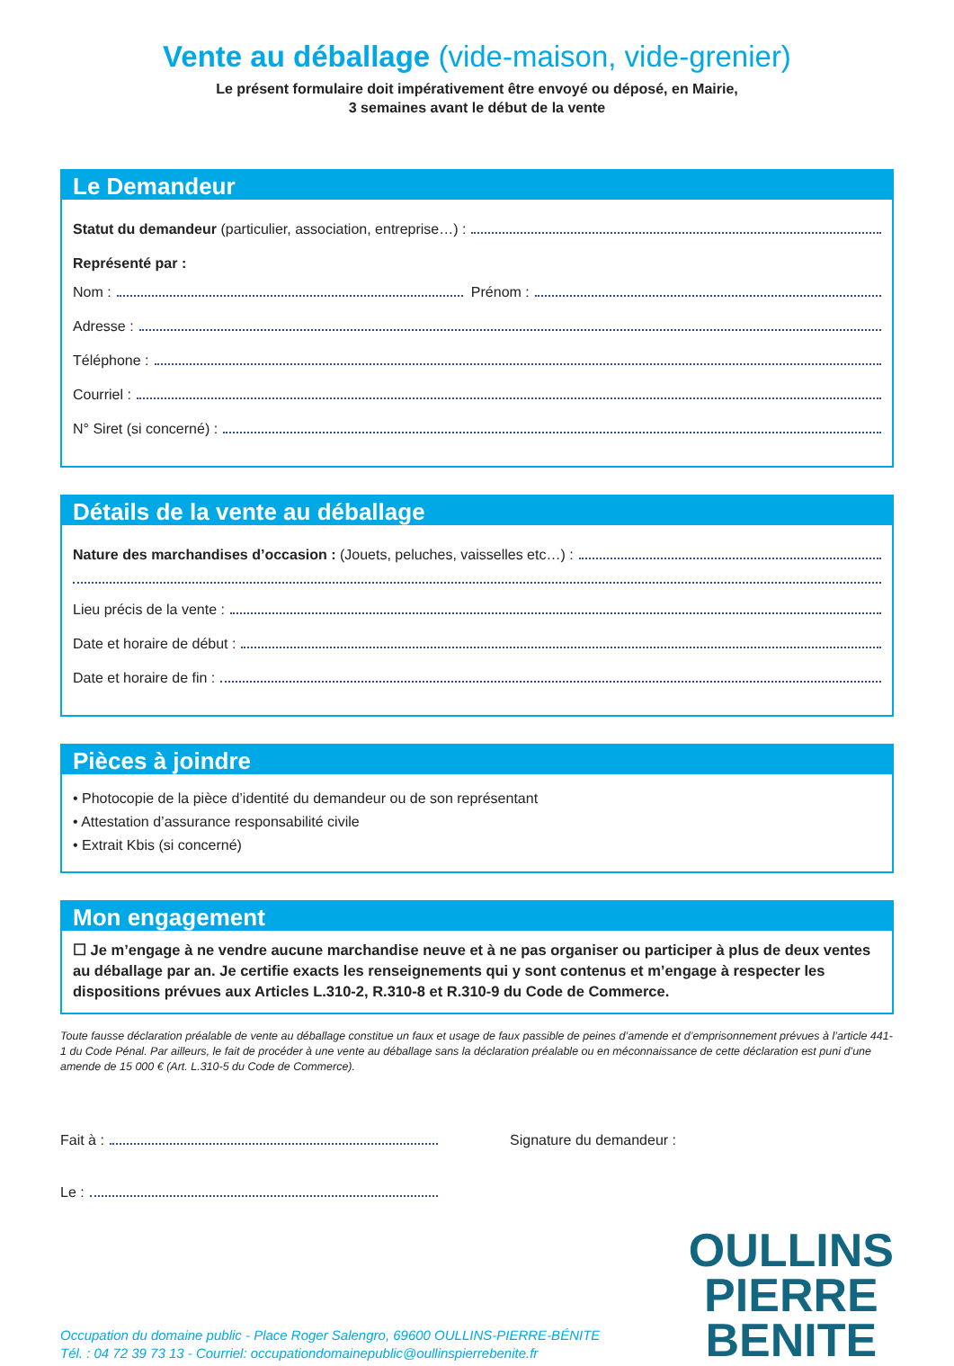Vente au déballage (vide-maison, vide-grenier)
Le présent formulaire doit impérativement être envoyé ou déposé, en Mairie,
3 semaines avant le début de la vente
Le Demandeur
Statut du demandeur (particulier, association, entreprise…) :
Représenté par :
Nom : Prénom :
Adresse :
Téléphone :
Courriel :
N° Siret (si concerné) :
Détails de la vente au déballage
Nature des marchandises d’occasion : (Jouets, peluches, vaisselles etc…) :
Lieu précis de la vente :
Date et horaire de début :
Date et horaire de fin :
Pièces à joindre
• Photocopie de la pièce d’identité du demandeur ou de son représentant
• Attestation d’assurance responsabilité civile
• Extrait Kbis (si concerné)
Mon engagement
☐ Je m’engage à ne vendre aucune marchandise neuve et à ne pas organiser ou participer à plus de deux ventes au déballage par an. Je certifie exacts les renseignements qui y sont contenus et m’engage à respecter les dispositions prévues aux Articles L.310-2, R.310-8 et R.310-9 du Code de Commerce.
Toute fausse déclaration préalable de vente au déballage constitue un faux et usage de faux passible de peines d’amende et d’emprisonnement prévues à l’article 441-1 du Code Pénal. Par ailleurs, le fait de procéder à une vente au déballage sans la déclaration préalable ou en méconnaissance de cette déclaration est puni d’une amende de 15 000 € (Art. L.310-5 du Code de Commerce).
Fait à :
Le :
Signature du demandeur :
Occupation du domaine public - Place Roger Salengro, 69600 OULLINS-PIERRE-BÉNITE
Tél. : 04 72 39 73 13 - Courriel: occupationdomainepublic@oullinspierrebenite.fr
OULLINS
PIERRE
BENITE